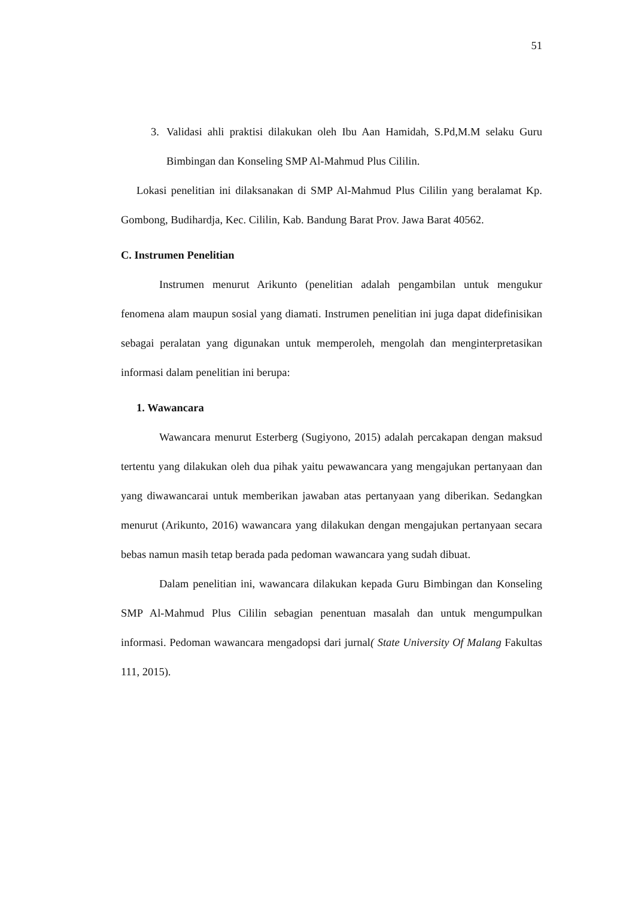51
3. Validasi ahli praktisi dilakukan oleh Ibu Aan Hamidah, S.Pd,M.M selaku Guru Bimbingan dan Konseling SMP Al-Mahmud Plus Cililin.
Lokasi penelitian ini dilaksanakan di SMP Al-Mahmud Plus Cililin yang beralamat Kp. Gombong, Budihardja, Kec. Cililin, Kab. Bandung Barat Prov. Jawa Barat 40562.
C. Instrumen Penelitian
Instrumen menurut Arikunto (penelitian adalah pengambilan untuk mengukur fenomena alam maupun sosial yang diamati. Instrumen penelitian ini juga dapat didefinisikan sebagai peralatan yang digunakan untuk memperoleh, mengolah dan menginterpretasikan informasi dalam penelitian ini berupa:
1. Wawancara
Wawancara menurut Esterberg (Sugiyono, 2015) adalah percakapan dengan maksud tertentu yang dilakukan oleh dua pihak yaitu pewawancara yang mengajukan pertanyaan dan yang diwawancarai untuk memberikan jawaban atas pertanyaan yang diberikan. Sedangkan menurut (Arikunto, 2016) wawancara yang dilakukan dengan mengajukan pertanyaan secara bebas namun masih tetap berada pada pedoman wawancara yang sudah dibuat.
Dalam penelitian ini, wawancara dilakukan kepada Guru Bimbingan dan Konseling SMP Al-Mahmud Plus Cililin sebagian penentuan masalah dan untuk mengumpulkan informasi. Pedoman wawancara mengadopsi dari jurnal( State University Of Malang Fakultas 111, 2015).